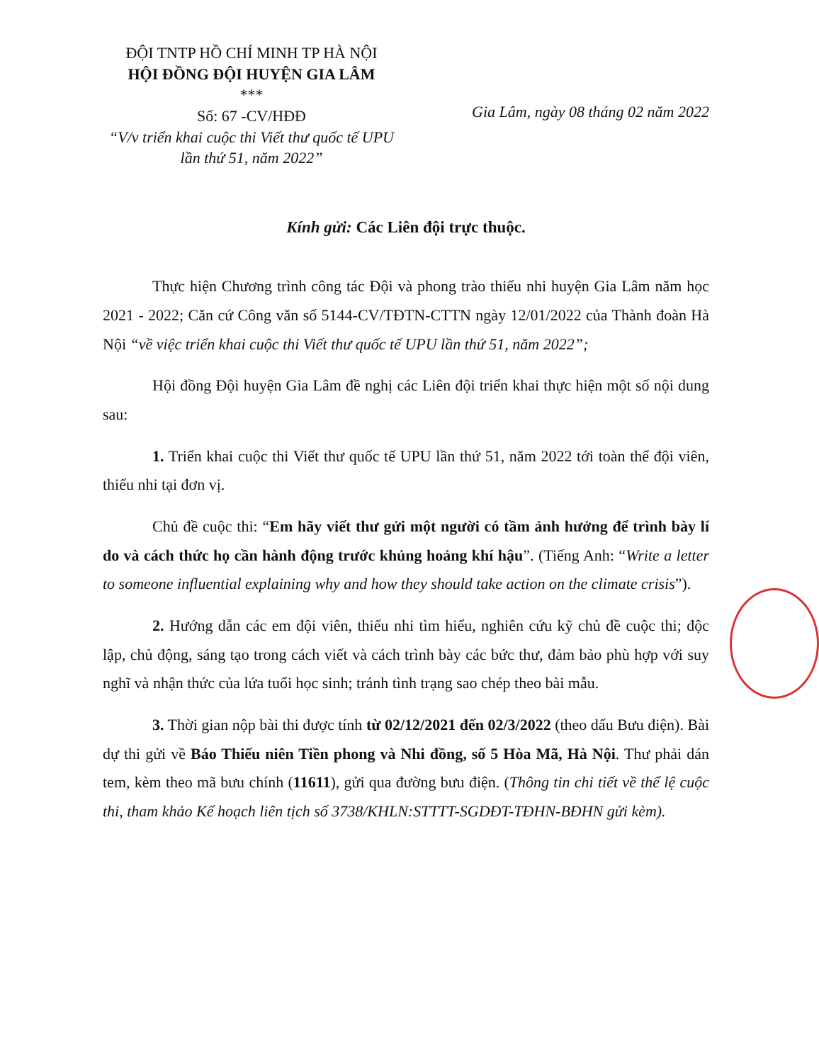ĐỘI TNTP HỒ CHÍ MINH TP HÀ NỘI
HỘI ĐỒNG ĐỘI HUYỆN GIA LÂM
***
Số: 67 -CV/HĐĐ
“V/v triển khai cuộc thi Viết thư quốc tế UPU lần thứ 51, năm 2022”
Gia Lâm, ngày 08 tháng 02 năm 2022
Kính gửi: Các Liên đội trực thuộc.
Thực hiện Chương trình công tác Đội và phong trào thiếu nhi huyện Gia Lâm năm học 2021 - 2022; Căn cứ Công văn số 5144-CV/TĐTN-CTTN ngày 12/01/2022 của Thành đoàn Hà Nội “về việc triển khai cuộc thi Viết thư quốc tế UPU lần thứ 51, năm 2022”;
Hội đồng Đội huyện Gia Lâm đề nghị các Liên đội triển khai thực hiện một số nội dung sau:
1. Triển khai cuộc thi Viết thư quốc tế UPU lần thứ 51, năm 2022 tới toàn thể đội viên, thiếu nhi tại đơn vị.
Chủ đề cuộc thi: “Em hãy viết thư gửi một người có tầm ảnh hưởng để trình bày lí do và cách thức họ cần hành động trước khủng hoảng khí hậu”. (Tiếng Anh: “Write a letter to someone influential explaining why and how they should take action on the climate crisis”).
2. Hướng dẫn các em đội viên, thiếu nhi tìm hiểu, nghiên cứu kỹ chủ đề cuộc thi; độc lập, chủ động, sáng tạo trong cách viết và cách trình bày các bức thư, đảm bảo phù hợp với suy nghĩ và nhận thức của lứa tuổi học sinh; tránh tình trạng sao chép theo bài mẫu.
3. Thời gian nộp bài thi được tính từ 02/12/2021 đến 02/3/2022 (theo dấu Bưu điện). Bài dự thi gửi về Báo Thiếu niên Tiền phong và Nhi đồng, số 5 Hòa Mã, Hà Nội. Thư phải dán tem, kèm theo mã bưu chính (11611), gửi qua đường bưu điện. (Thông tin chi tiết về thể lệ cuộc thi, tham khảo Kế hoạch liên tịch số 3738/KHLN:STTTT-SGDĐT-TĐHN-BĐHN gửi kèm).